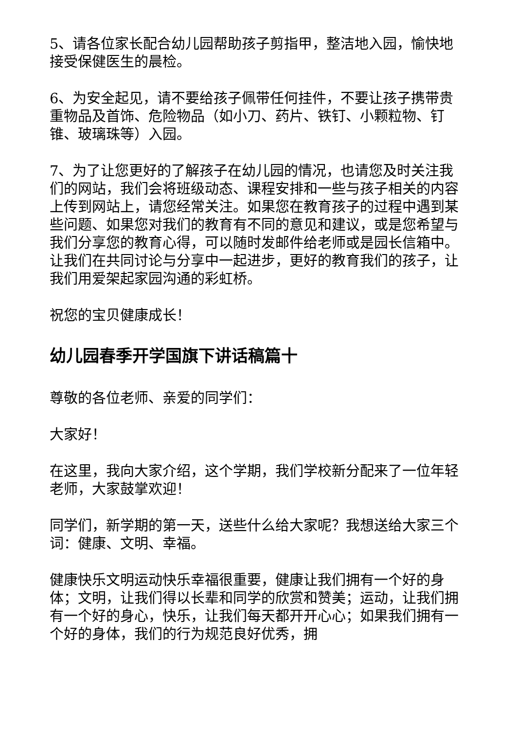5、请各位家长配合幼儿园帮助孩子剪指甲，整洁地入园，愉快地接受保健医生的晨检。
6、为安全起见，请不要给孩子佩带任何挂件，不要让孩子携带贵重物品及首饰、危险物品（如小刀、药片、铁钉、小颗粒物、钉锥、玻璃珠等）入园。
7、为了让您更好的了解孩子在幼儿园的情况，也请您及时关注我们的网站，我们会将班级动态、课程安排和一些与孩子相关的内容上传到网站上，请您经常关注。如果您在教育孩子的过程中遇到某些问题、如果您对我们的教育有不同的意见和建议，或是您希望与我们分享您的教育心得，可以随时发邮件给老师或是园长信箱中。让我们在共同讨论与分享中一起进步，更好的教育我们的孩子，让我们用爱架起家园沟通的彩虹桥。
祝您的宝贝健康成长！
幼儿园春季开学国旗下讲话稿篇十
尊敬的各位老师、亲爱的同学们：
大家好！
在这里，我向大家介绍，这个学期，我们学校新分配来了一位年轻老师，大家鼓掌欢迎！
同学们，新学期的第一天，送些什么给大家呢？我想送给大家三个词：健康、文明、幸福。
健康快乐文明运动快乐幸福很重要，健康让我们拥有一个好的身体；文明，让我们得以长辈和同学的欣赏和赞美；运动，让我们拥有一个好的身心，快乐，让我们每天都开开心心；如果我们拥有一个好的身体，我们的行为规范良好优秀，拥